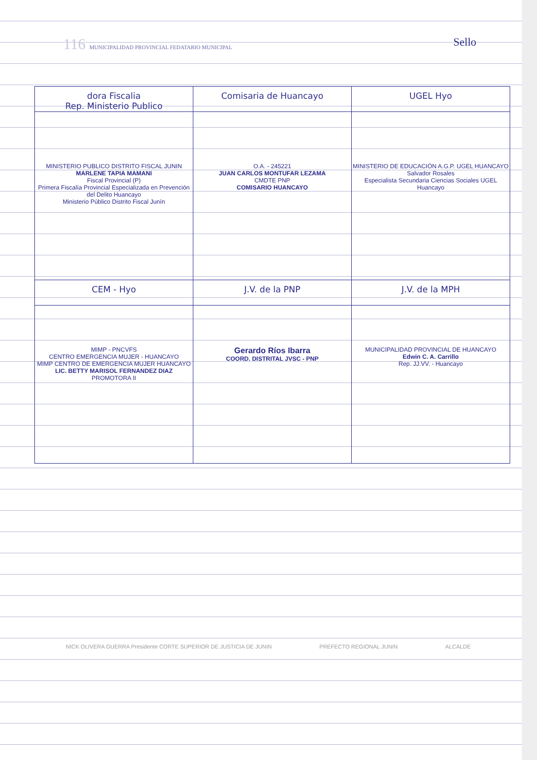116 MUNICIPALIDAD PROVINCIAL FEDATARIO MUNICIPAL Sello
| dora Fiscalia Rep. Ministerio Publico | Comisaria de Huancayo | UGEL Hyo |
| MINISTERIO PUBLICO DISTRITO FISCAL JUNIN MARLENE TAPIA MAMANI Fiscal Provincial (P) Primera Fiscalía Provincial Especializada en Prevención del Delito Huancayo Ministerio Público Distrito Fiscal Junín | O.A. - 245221 JUAN CARLOS MONTUFAR LEZAMA CMDTE PNP COMISARIO HUANCAYO | MINISTERIO DE EDUCACIÓN A.G.P. UGEL HUANCAYO Salvador Rosales Especialista Secundaria Ciencias Sociales UGEL Huancayo |
| CEM - Hyo | J.V. de la PNP | J.V. de la MPH |
| MIMP - PNCVFS CENTRO EMERGENCIA MUJER - HUANCAYO MIMP CENTRO DE EMERGENCIA MUJER HUANCAYO LIC. BETTY MARISOL FERNANDEZ DIAZ PROMOTORA II | Gerardo Ríos Ibarra COORD. DISTRITAL JVSC - PNP | MUNICIPALIDAD PROVINCIAL DE HUANCAYO Edwin C. A. Carrillo Rep. JJ.VV. - Huancayo |
NICK OLIVERA GUERRA Presidente CORTE SUPERIOR DE JUSTICIA DE JUNIN PREFECTO REGIONAL JUNIN ALCALDE